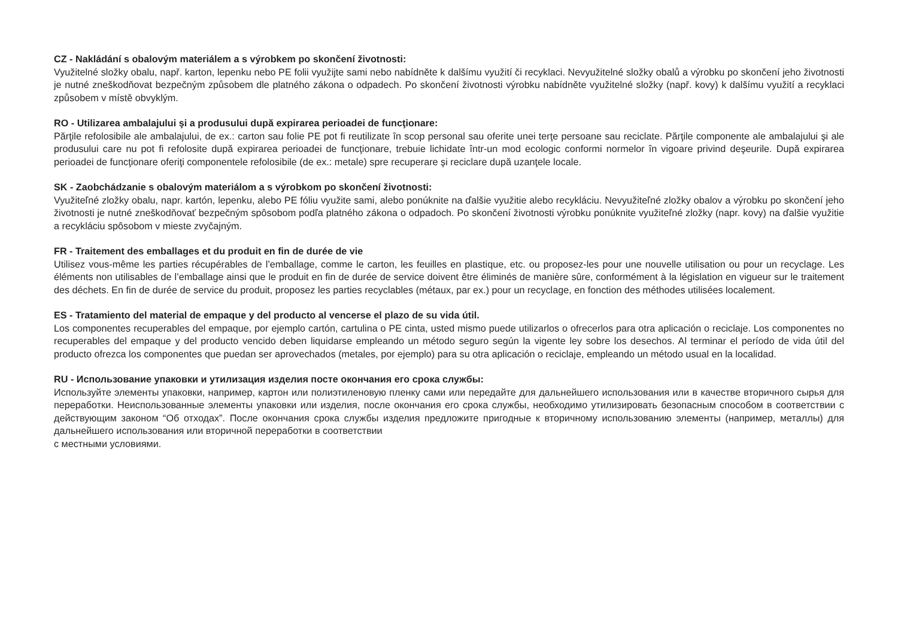CZ - Nakládání s obalovým materiálem a s výrobkem po skončení životnosti:
Využitelné složky obalu, např. karton, lepenku nebo PE folii využijte sami nebo nabídněte k dalšímu využití či recyklaci. Nevyužitelné složky obalů a výrobku po skončení jeho životnosti je nutné zneškodňovat bezpečným způsobem dle platného zákona o odpadech. Po skončení životnosti výrobku nabídněte využitelné složky (např. kovy) k dalšímu využití a recyklaci způsobem v místě obvyklým.
RO - Utilizarea ambalajului şi a produsului după expirarea perioadei de funcţionare:
Părţile refolosibile ale ambalajului, de ex.: carton sau folie PE pot fi reutilizate în scop personal sau oferite unei terţe persoane sau reciclate. Părţile componente ale ambalajului şi ale produsului care nu pot fi refolosite după expirarea perioadei de funcţionare, trebuie lichidate într-un mod ecologic conformi normelor în vigoare privind deşeurile. După expirarea perioadei de funcţionare oferiţi componentele refolosibile (de ex.: metale) spre recuperare şi reciclare după uzanţele locale.
SK - Zaobchádzanie s obalovým materiálom a s výrobkom po skončení životnosti:
Využiteľné zložky obalu, napr. kartón, lepenku, alebo PE fóliu využite sami, alebo ponúknite na ďalšie využitie alebo recykláciu. Nevyužiteľné zložky obalov a výrobku po skončení jeho životnosti je nutné zneškodňovať bezpečným spôsobom podľa platného zákona o odpadoch. Po skončení životnosti výrobku ponúknite využiteľné zložky (napr. kovy) na ďalšie využitie a recykláciu spôsobom v mieste zvyčajným.
FR - Traitement des emballages et du produit en fin de durée de vie
Utilisez vous-même les parties récupérables de l’emballage, comme le carton, les feuilles en plastique, etc. ou proposez-les pour une nouvelle utilisation ou pour un recyclage. Les éléments non utilisables de l’emballage ainsi que le produit en fin de durée de service doivent être éliminés de manière sûre, conformément à la législation en vigueur sur le traitement des déchets. En fin de durée de service du produit, proposez les parties recyclables (métaux, par ex.) pour un recyclage, en fonction des méthodes utilisées localement.
ES - Tratamiento del material de empaque y del producto al vencerse el plazo de su vida útil.
Los componentes recuperables del empaque, por ejemplo cartón, cartulina o PE cinta, usted mismo puede utilizarlos o ofrecerlos para otra aplicación o reciclaje. Los componentes no recuperables del empaque y del producto vencido deben liquidarse empleando un método seguro según la vigente ley sobre los desechos. Al terminar el período de vida útil del producto ofrezca los componentes que puedan ser aprovechados (metales, por ejemplo) para su otra aplicación o reciclaje, empleando un método usual en la localidad.
RU - Использование упаковки и утилизация изделия посте окончания его срока службы:
Используйте элементы упаковки, например, картон или полиэтиленовую пленку сами или передайте для дальнейшего использования или в качестве вторичного сырья для переработки. Неиспользованные элементы упаковки или изделия, после окончания его срока службы, необходимо утилизировать безопасным способом в соответствии с действующим законом “Об отходах”. После окончания срока службы изделия предложите пригодные к вторичному использованию элементы (например, металлы) для дальнейшего использования или вторичной переработки в соответствии
с местными условиями.